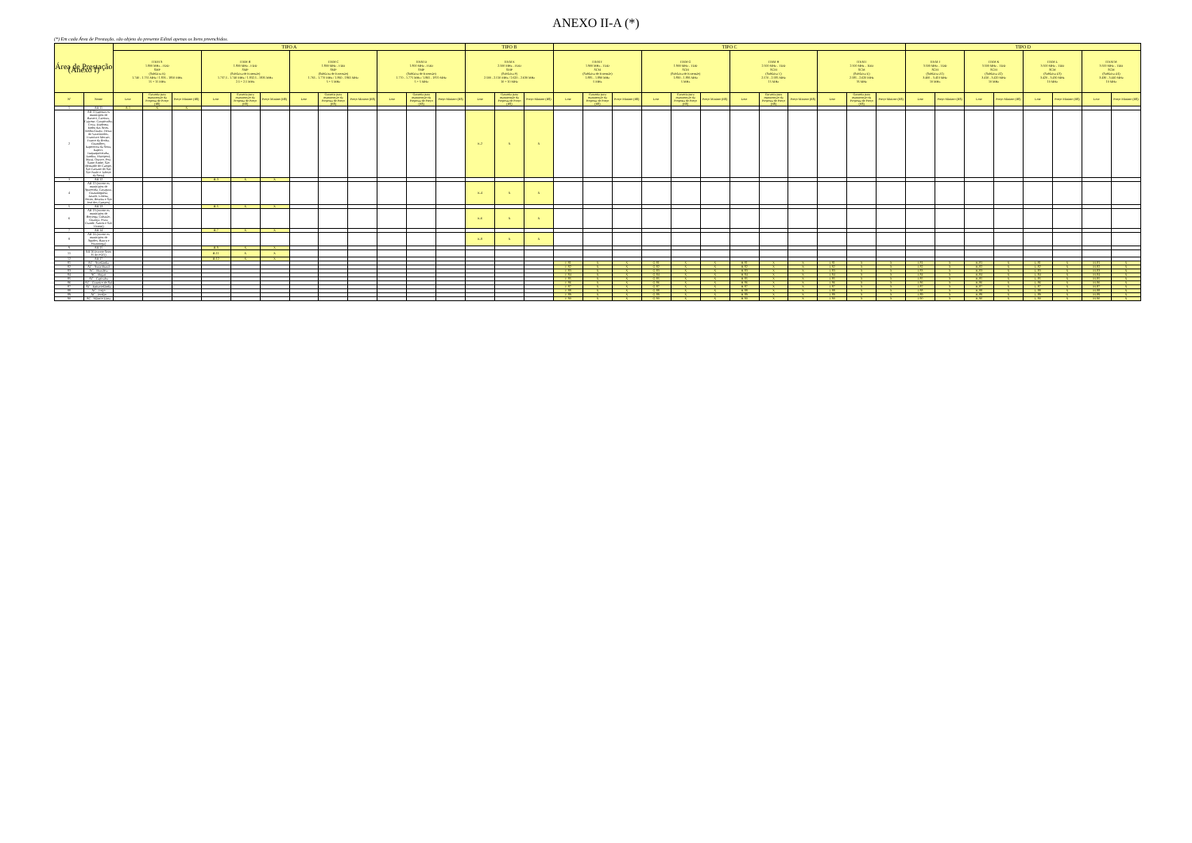ANEXO II-A (*)
(*) Em cada Área de Prestação, são objeto do presente Edital apenas os Itens preenchidos.
| Área de Prestação (Anexo I) | | TIPO A | | | | | | | | | | | | TIPO B | | | TIPO C | | | | | | | | | | | | TIPO D | | | | | | | |
| --- | --- | --- | --- | --- | --- | --- | --- | --- | --- | --- | --- | --- | --- | --- | --- | --- | --- | --- | --- | --- | --- | --- | --- | --- | --- | --- | --- | --- | --- | --- | --- | --- | --- | --- | --- | --- |
| | | ITEM A 1.800 MHz - FDD SMP (Subfaixa E) 1.740 - 1.755 MHz / 1.835 - 1850 MHz 15 + 15 MHz | | | ITEM B 1.800 MHz - FDD SMP (Subfaixa de Extensão) 1.737,5 - 1.740 MHz / 1.832,5 - 1835 MHz 2,5 + 2,5 MHz | | | ITEM C 1.800 MHz - FDD SMP (Subfaixa de Extensão) 1.765 - 1.770 MHz / 1.860 - 1865 MHz 5 + 5 MHz | | | ITEM D 1.800 MHz - FDD SMP (Subfaixa de Extensão) 1.770 - 1.775 MHz / 1.865 - 1870 MHz 5 + 5 MHz | | | ITEM E 2.500 MHz - FDD SMP (Subfaixa P) 2.500 - 2.510 MHz / 2.620 - 2.630 MHz 10 + 10 MHz | | | ITEM F 1.900 MHz - TDD SCM (Subfaixa de Extensão) 1.885 - 1.890 MHz 5 MHz | | | ITEM G 1.900 MHz - TDD SCM (Subfaixa de Extensão) 1.890 - 1.895 MHz 5 MHz | | | ITEM H 2.500 MHz - TDD SCM (Subfaixa T) 2.570 - 2.585 MHz 15 MHz | | | ITEM I 2.500 MHz - TDD SCM (Subfaixa U) 2.585 - 2.620 MHz 35 MHz | | | ITEM J 3.500 MHz - TDD SCM (Subfaixa Z1) 3.400 - 3.410 MHz 10 MHz | | ITEM K 3.500 MHz - TDD SCM (Subfaixa Z2) 3.410 - 3.420 MHz 10 MHz | | ITEM L 3.500 MHz - TDD SCM (Subfaixa Z3) 3.420 - 3.430 MHz 10 MHz | | ITEM M 3.500 MHz - TDD SCM (Subfaixa Z4) 3.430 - 3.440 MHz 10 MHz | |
| Nº | Nome | Lote | Garantia para manutenção da Proposta de Preço (R$) | Preço Mínimo (R$) | Lote | Garantia para manutenção da Proposta de Preço (R$) | Preço Mínimo (R$) | Lote | Garantia para manutenção da Proposta de Preço (R$) | Preço Mínimo (R$) | Lote | Garantia para manutenção da Proposta de Preço (R$) | Preço Mínimo (R$) | Lote | Garantia para manutenção da Proposta de Preço (R$) | Preço Mínimo (R$) | Lote | Garantia para manutenção da Proposta de Preço (R$) | Preço Mínimo (R$) | Lote | Garantia para manutenção da Proposta de Preço (R$) | Preço Mínimo (R$) | Lote | Garantia para manutenção da Proposta de Preço (R$) | Preço Mínimo (R$) | Lote | Garantia para manutenção da Proposta de Preço (R$) | Preço Mínimo (R$) | Lote | Preço Mínimo (R$) | Lote | Preço Mínimo (R$) | Lote | Preço Mínimo (R$) | Lote | Preço Mínimo (R$) |
| 1 | AR 11 | A-1 | X | X | | | | | | | | | | | | | | | | | | | | | | | | | | | | | | | | |
| 2 | AR 11 (apenas os municípios de Barueri, Caieiras, Cajamar, Carapicuíba, Cotia, Diadema, Embu das Artes, Embu-Guaçu, Ferraz de Vasconcelos, Francisco Morato, Franco da Rocha, Guarulhos, Itapecerica da Serra, Itapevi, Itaquaquecetuba, Jandira, Mairiporã, Mauá, Osasco, Poá, Santo André, São Bernardo do Campo, São Caetano do Sul, São Paulo e Taboão da Serra) | | | | | | | | | | | | | E-2 | X | X | | | | | | | | | | | | | | | | | | | | |
| 3 | AR 12 | | | | B-3 | X | X | | | | | | | | | | | | | | | | | | | | | | | | | | | | | |
| 4 | AR 12 (exceto os municípios de Aparecida, Caçapava, Guaratinguetá, Jacareí, Lorena, Potim, Roseira e São José dos Campos) | | | | | | | | | | | | | E-4 | X | X | | | | | | | | | | | | | | | | | | | | |
| 5 | AR 13 | | | | B-5 | X | X | | | | | | | | | | | | | | | | | | | | | | | | | | | | | |
| 6 | AR 13 (exceto os municípios de Bertioga, Cubatão, Guarujá, Praia Grande, Santos e São Vicente) | | | | | | | | | | | | | E-6 | X | X | | | | | | | | | | | | | | | | | | | | |
| 7 | AR 14 | | | | B-7 | X | X | | | | | | | | | | | | | | | | | | | | | | | | | | | | | |
| 8 | AR 14 (exceto os municípios de Agudos, Bauru e Piratininga) | | | | | | | | | | | | | E-8 | X | X | | | | | | | | | | | | | | | | | | | | |
| 9 | AR 15 | | | | B-9 | X | X | | | | | | | | | | | | | | | | | | | | | | | | | | | | | |
| 11 | AR 16 (exceto Setor 35 do PGO) | | | | B-11 | X | X | | | | | | | | | | | | | | | | | | | | | | | | | | | | | |
| 12 | AR 17 | | | | B-12 | X | X | | | | | | | | | | | | | | | | | | | | | | | | | | | | | |
| 81 | AC - Acrelândia | | | | | | | | | | | | | | | | F-81 | X | X | G-81 | X | X | H-81 | X | X | I-81 | X | X | J-81 | X | K-81 | X | L-81 | X | M-81 | X |
| 82 | AC - Assis Brasil | | | | | | | | | | | | | | | | F-82 | X | X | G-82 | X | X | H-82 | X | X | I-82 | X | X | J-82 | X | K-82 | X | L-82 | X | M-82 | X |
| 83 | AC - Brasiléia | | | | | | | | | | | | | | | | F-83 | X | X | G-83 | X | X | H-83 | X | X | I-83 | X | X | J-83 | X | K-83 | X | L-83 | X | M-83 | X |
| 84 | AC - Bujari | | | | | | | | | | | | | | | | F-84 | X | X | G-84 | X | X | H-84 | X | X | I-84 | X | X | J-84 | X | K-84 | X | L-84 | X | M-84 | X |
| 85 | AC - Capixaba | | | | | | | | | | | | | | | | F-85 | X | X | G-85 | X | X | H-85 | X | X | I-85 | X | X | J-85 | X | K-85 | X | L-85 | X | M-85 | X |
| 86 | AC - Cruzeiro do Sul | | | | | | | | | | | | | | | | F-86 | X | X | G-86 | X | X | H-86 | X | X | I-86 | X | X | J-86 | X | K-86 | X | L-86 | X | M-86 | X |
| 87 | AC - Epitaciolândia | | | | | | | | | | | | | | | | F-87 | X | X | G-87 | X | X | H-87 | X | X | I-87 | X | X | J-87 | X | K-87 | X | L-87 | X | M-87 | X |
| 88 | AC - Feijó | | | | | | | | | | | | | | | | F-88 | X | X | G-88 | X | X | H-88 | X | X | I-88 | X | X | J-88 | X | K-88 | X | L-88 | X | M-88 | X |
| 89 | AC - Jordão | | | | | | | | | | | | | | | | F-89 | X | X | G-89 | X | X | H-89 | X | X | I-89 | X | X | J-89 | X | K-89 | X | L-89 | X | M-89 | X |
| 90 | AC - Mâncio Lima | | | | | | | | | | | | | | | | F-90 | X | X | G-90 | X | X | H-90 | X | X | I-90 | X | X | J-90 | X | K-90 | X | L-90 | X | M-90 | X |